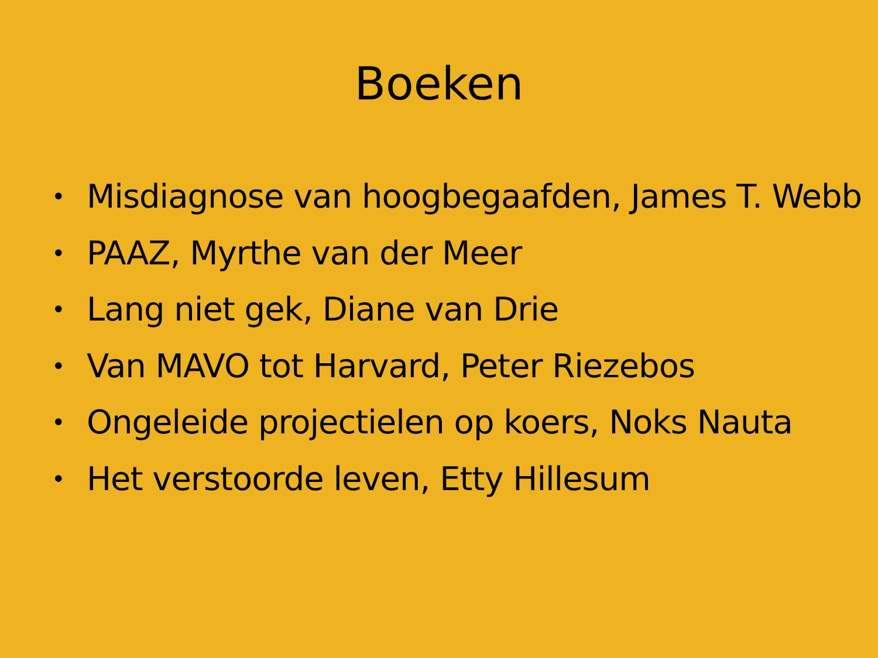Boeken
• Misdiagnose van hoogbegaafden, James T. Webb
• PAAZ, Myrthe van der Meer
• Lang niet gek, Diane van Drie
• Van MAVO tot Harvard, Peter Riezebos
• Ongeleide projectielen op koers, Noks Nauta
• Het verstoorde leven, Etty Hillesum